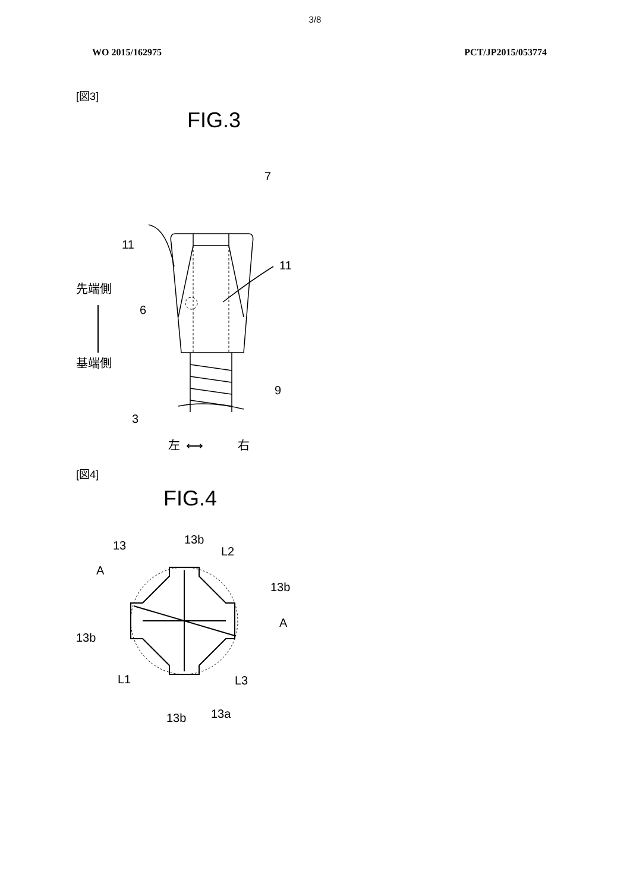3/8
WO 2015/162975 PCT/JP2015/053774
[図3]
FIG.3
7
11
11
先端側
6
基端側
9
3
左
⟷
右
[図4]
FIG.4
13
13b
L2
A
13b
A
13b
L1
L3
13b
13a